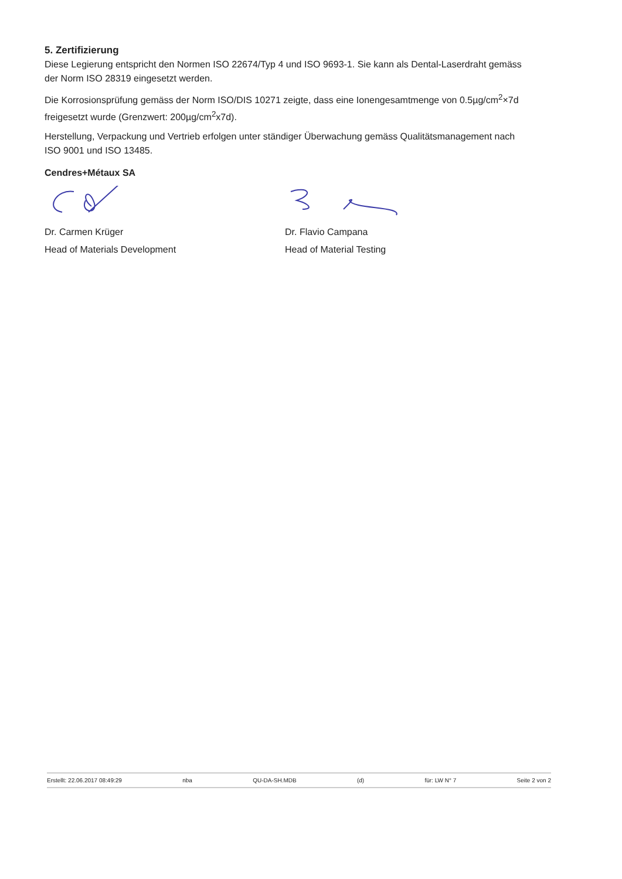5. Zertifizierung
Diese Legierung entspricht den Normen ISO 22674/Typ 4 und ISO 9693-1. Sie kann als Dental-Laserdraht gemäss der Norm ISO 28319 eingesetzt werden.
Die Korrosionsprüfung gemäss der Norm ISO/DIS 10271 zeigte, dass eine Ionengesamtmenge von 0.5µg/cm<sup>2</sup>×7d freigesetzt wurde (Grenzwert: 200µg/cm<sup>2</sup>x7d).
Herstellung, Verpackung und Vertrieb erfolgen unter ständiger Überwachung gemäss Qualitätsmanagement nach ISO 9001 und ISO 13485.
Cendres+Métaux SA
Dr. Carmen Krüger
Head of Materials Development
Dr. Flavio Campana
Head of Material Testing
Erstellt: 22.06.2017 08:49:29 nba QU-DA-SH.MDB (d) für: LW N° 7 Seite 2 von 2